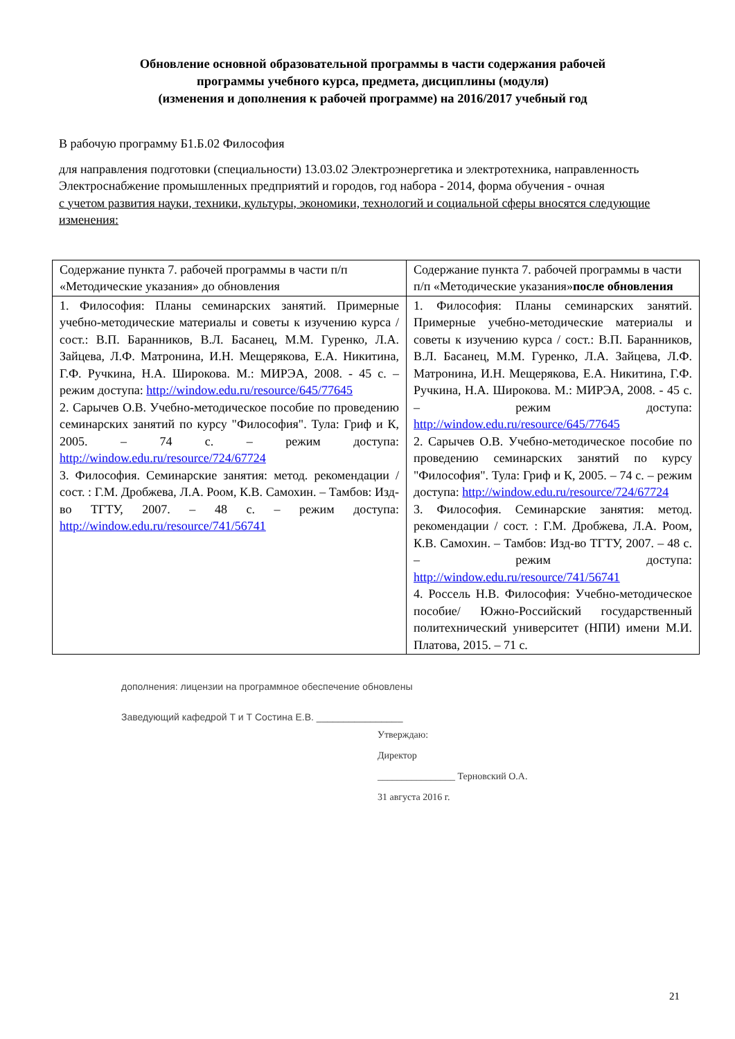Обновление основной образовательной программы в части содержания рабочей
программы учебного курса, предмета, дисциплины (модуля)
(изменения и дополнения к рабочей программе) на 2016/2017 учебный год
В рабочую программу Б1.Б.02 Философия
для направления подготовки (специальности) 13.03.02 Электроэнергетика и электротехника, направленность Электроснабжение промышленных предприятий и городов, год набора - 2014, форма обучения - очная
с учетом развития науки, техники, культуры, экономики, технологий и социальной сферы вносятся следующие изменения:
| Содержание пункта 7. рабочей программы в части п/п «Методические указания» до обновления | Содержание пункта 7. рабочей программы в части п/п «Методические указания» после обновления |
| 1. Философия: Планы семинарских занятий. Примерные учебно-методические материалы и советы к изучению курса / сост.: В.П. Баранников, В.Л. Басанец, М.М. Гуренко, Л.А. Зайцева, Л.Ф. Матронина, И.Н. Мещерякова, Е.А. Никитина, Г.Ф. Ручкина, Н.А. Широкова. М.: МИРЭА, 2008. - 45 с. – режим доступа: http://window.edu.ru/resource/645/77645 2. Сарычев О.В. Учебно-методическое пособие по проведению семинарских занятий по курсу "Философия". Тула: Гриф и К, 2005. – 74 с. – режим доступа: http://window.edu.ru/resource/724/67724 3. Философия. Семинарские занятия: метод. рекомендации / сост. : Г.М. Дробжева, Л.А. Роом, К.В. Самохин. – Тамбов: Изд-во ТГТУ, 2007. – 48 с. – режим доступа: http://window.edu.ru/resource/741/56741 | 1. Философия: Планы семинарских занятий. Примерные учебно-методические материалы и советы к изучению курса / сост.: В.П. Баранников, В.Л. Басанец, М.М. Гуренко, Л.А. Зайцева, Л.Ф. Матронина, И.Н. Мещерякова, Е.А. Никитина, Г.Ф. Ручкина, Н.А. Широкова. М.: МИРЭА, 2008. - 45 с. – режим доступа: http://window.edu.ru/resource/645/77645 2. Сарычев О.В. Учебно-методическое пособие по проведению семинарских занятий по курсу "Философия". Тула: Гриф и К, 2005. – 74 с. – режим доступа: http://window.edu.ru/resource/724/67724 3. Философия. Семинарские занятия: метод. рекомендации / сост. : Г.М. Дробжева, Л.А. Роом, К.В. Самохин. – Тамбов: Изд-во ТГТУ, 2007. – 48 с. – режим доступа: http://window.edu.ru/resource/741/56741 4. Россель Н.В. Философия: Учебно-методическое пособие/ Южно-Российский государственный политехнический университет (НПИ) имени М.И. Платова, 2015. – 71 с. |
дополнения: лицензии на программное обеспечение обновлены
Заведующий кафедрой Т и Т Состина Е.В. ________________
Утверждаю:
Директор
________________ Терновский О.А.
31 августа 2016 г.
21